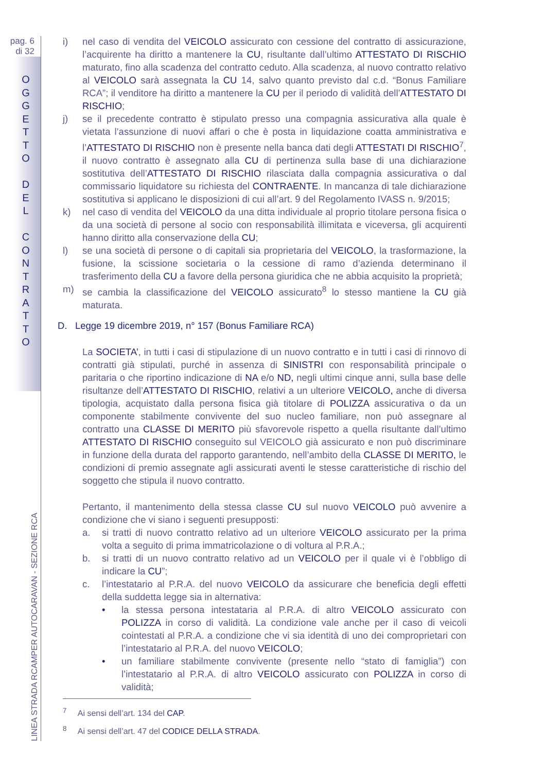pag. 6
di 32
O
G
G
E
T
T
O
D
E
L
C
O
N
T
R
A
T
T
O
LINEA STRADA RCAMPER AUTOCARAVAN - SEZIONE RCA
i) nel caso di vendita del VEICOLO assicurato con cessione del contratto di assicurazione, l’acquirente ha diritto a mantenere la CU, risultante dall’ultimo ATTESTATO DI RISCHIO maturato, fino alla scadenza del contratto ceduto. Alla scadenza, al nuovo contratto relativo al VEICOLO sarà assegnata la CU 14, salvo quanto previsto dal c.d. “Bonus Familiare RCA”; il venditore ha diritto a mantenere la CU per il periodo di validità dell’ATTESTATO DI RISCHIO;
j) se il precedente contratto è stipulato presso una compagnia assicurativa alla quale è vietata l’assunzione di nuovi affari o che è posta in liquidazione coatta amministrativa e l’ATTESTATO DI RISCHIO non è presente nella banca dati degli ATTESTATI DI RISCHIO<sup>7</sup>, il nuovo contratto è assegnato alla CU di pertinenza sulla base di una dichiarazione sostitutiva dell’ATTESTATO DI RISCHIO rilasciata dalla compagnia assicurativa o dal commissario liquidatore su richiesta del CONTRAENTE. In mancanza di tale dichiarazione sostitutiva si applicano le disposizioni di cui all’art. 9 del Regolamento IVASS n. 9/2015;
k) nel caso di vendita del VEICOLO da una ditta individuale al proprio titolare persona fisica o da una società di persone al socio con responsabilità illimitata e viceversa, gli acquirenti hanno diritto alla conservazione della CU;
l) se una società di persone o di capitali sia proprietaria del VEICOLO, la trasformazione, la fusione, la scissione societaria o la cessione di ramo d’azienda determinano il trasferimento della CU a favore della persona giuridica che ne abbia acquisito la proprietà;
m) se cambia la classificazione del VEICOLO assicurato<sup>8</sup> lo stesso mantiene la CU già maturata.
D. Legge 19 dicembre 2019, n° 157 (Bonus Familiare RCA)
La SOCIETA’, in tutti i casi di stipulazione di un nuovo contratto e in tutti i casi di rinnovo di contratti già stipulati, purché in assenza di SINISTRI con responsabilità principale o paritaria o che riportino indicazione di NA e/o ND, negli ultimi cinque anni, sulla base delle risultanze dell’ATTESTATO DI RISCHIO, relativi a un ulteriore VEICOLO, anche di diversa tipologia, acquistato dalla persona fisica già titolare di POLIZZA assicurativa o da un componente stabilmente convivente del suo nucleo familiare, non può assegnare al contratto una CLASSE DI MERITO più sfavorevole rispetto a quella risultante dall’ultimo ATTESTATO DI RISCHIO conseguito sul VEICOLO già assicurato e non può discriminare in funzione della durata del rapporto garantendo, nell’ambito della CLASSE DI MERITO, le condizioni di premio assegnate agli assicurati aventi le stesse caratteristiche di rischio del soggetto che stipula il nuovo contratto.
Pertanto, il mantenimento della stessa classe CU sul nuovo VEICOLO può avvenire a condizione che vi siano i seguenti presupposti:
a. si tratti di nuovo contratto relativo ad un ulteriore VEICOLO assicurato per la prima volta a seguito di prima immatricolazione o di voltura al P.R.A.;
b. si tratti di un nuovo contratto relativo ad un VEICOLO per il quale vi è l’obbligo di indicare la CU”;
c. l’intestatario al P.R.A. del nuovo VEICOLO da assicurare che beneficia degli effetti della suddetta legge sia in alternativa:
• la stessa persona intestataria al P.R.A. di altro VEICOLO assicurato con POLIZZA in corso di validità. La condizione vale anche per il caso di veicoli cointestati al P.R.A. a condizione che vi sia identità di uno dei comproprietari con l’intestatario al P.R.A. del nuovo VEICOLO;
• un familiare stabilmente convivente (presente nello “stato di famiglia”) con l’intestatario al P.R.A. di altro VEICOLO assicurato con POLIZZA in corso di validità;
<sup>7</sup> Ai sensi dell’art. 134 del CAP.
<sup>8</sup> Ai sensi dell’art. 47 del CODICE DELLA STRADA.